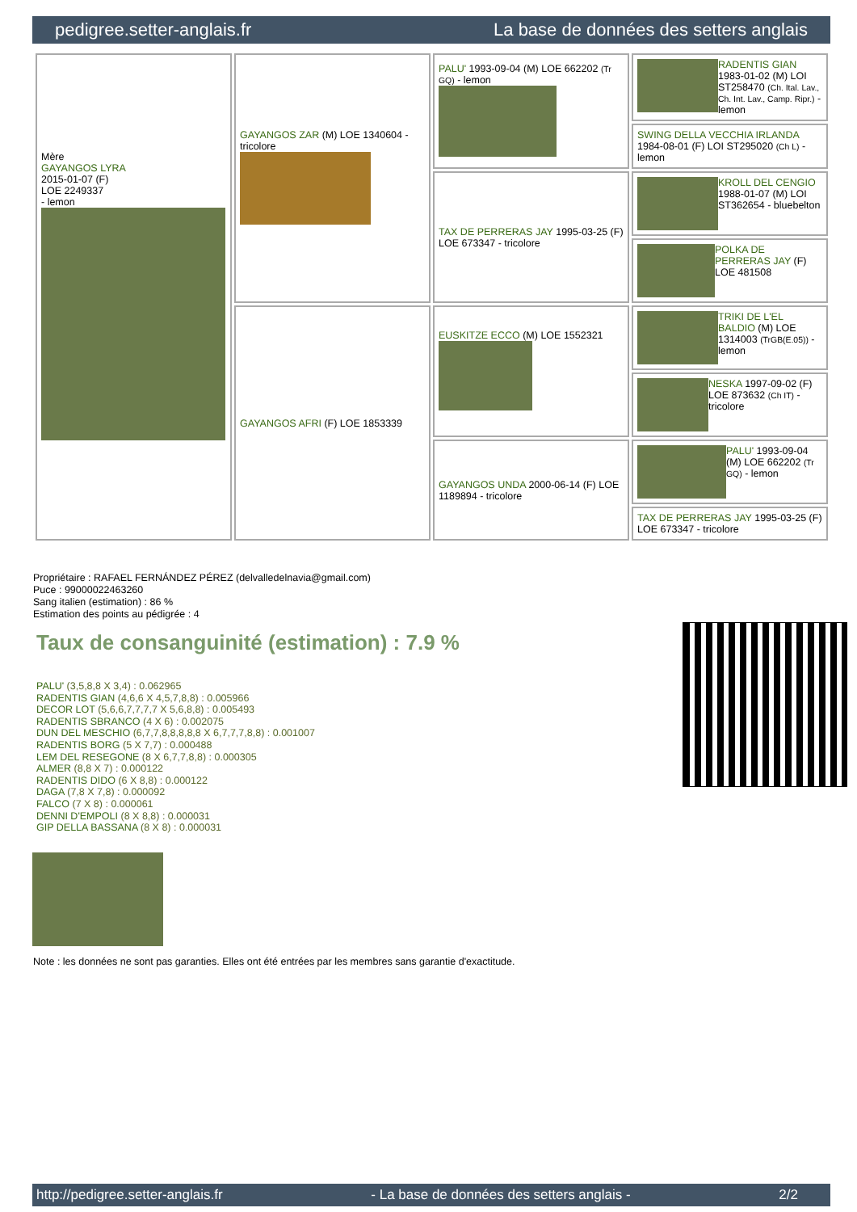pedigree.setter-anglais.fr La base de données des setters anglais
| Mère GAYANGOS LYRA 2015-01-07 (F) LOE 2249337 - lemon | GAYANGOS ZAR (M) LOE 1340604 - tricolore | PALU' 1993-09-04 (M) LOE 662202 (Tr GQ) - lemon | RADENTIS GIAN 1983-01-02 (M) LOI ST258470 (Ch. Ital. Lav., Ch. Int. Lav., Camp. Ripr.) - lemon |
| | | | SWING DELLA VECCHIA IRLANDA 1984-08-01 (F) LOI ST295020 (Ch L) - lemon |
| | | TAX DE PERRERAS JAY 1995-03-25 (F) LOE 673347 - tricolore | KROLL DEL CENGIO 1988-01-07 (M) LOI ST362654 - bluebelton |
| | | | POLKA DE PERRERAS JAY (F) LOE 481508 |
| | GAYANGOS AFRI (F) LOE 1853339 | EUSKITZE ECCO (M) LOE 1552321 | TRIKI DE L'EL BALDIO (M) LOE 1314003 (TrGB(E.05)) - lemon |
| | | | NESKA 1997-09-02 (F) LOE 873632 (Ch IT) - tricolore |
| | | GAYANGOS UNDA 2000-06-14 (F) LOE 1189894 - tricolore | PALU' 1993-09-04 (M) LOE 662202 (Tr GQ) - lemon |
| | | | TAX DE PERRERAS JAY 1995-03-25 (F) LOE 673347 - tricolore |
Propriétaire : RAFAEL FERNÁNDEZ PÉREZ (delvalledelnavia@gmail.com)
Puce : 99000022463260
Sang italien (estimation) : 86 %
Estimation des points au pédigrée : 4
Taux de consanguinité (estimation) : 7.9 %
PALU' (3,5,8,8 X 3,4) : 0.062965
RADENTIS GIAN (4,6,6 X 4,5,7,8,8) : 0.005966
DECOR LOT (5,6,6,7,7,7,7 X 5,6,8,8) : 0.005493
RADENTIS SBRANCO (4 X 6) : 0.002075
DUN DEL MESCHIO (6,7,7,8,8,8,8,8 X 6,7,7,7,8,8) : 0.001007
RADENTIS BORG (5 X 7,7) : 0.000488
LEM DEL RESEGONE (8 X 6,7,7,8,8) : 0.000305
ALMER (8,8 X 7) : 0.000122
RADENTIS DIDO (6 X 8,8) : 0.000122
DAGA (7,8 X 7,8) : 0.000092
FALCO (7 X 8) : 0.000061
DENNI D'EMPOLI (8 X 8,8) : 0.000031
GIP DELLA BASSANA (8 X 8) : 0.000031
Note : les données ne sont pas garanties. Elles ont été entrées par les membres sans garantie d'exactitude.
http://pedigree.setter-anglais.fr - La base de données des setters anglais - 2/2